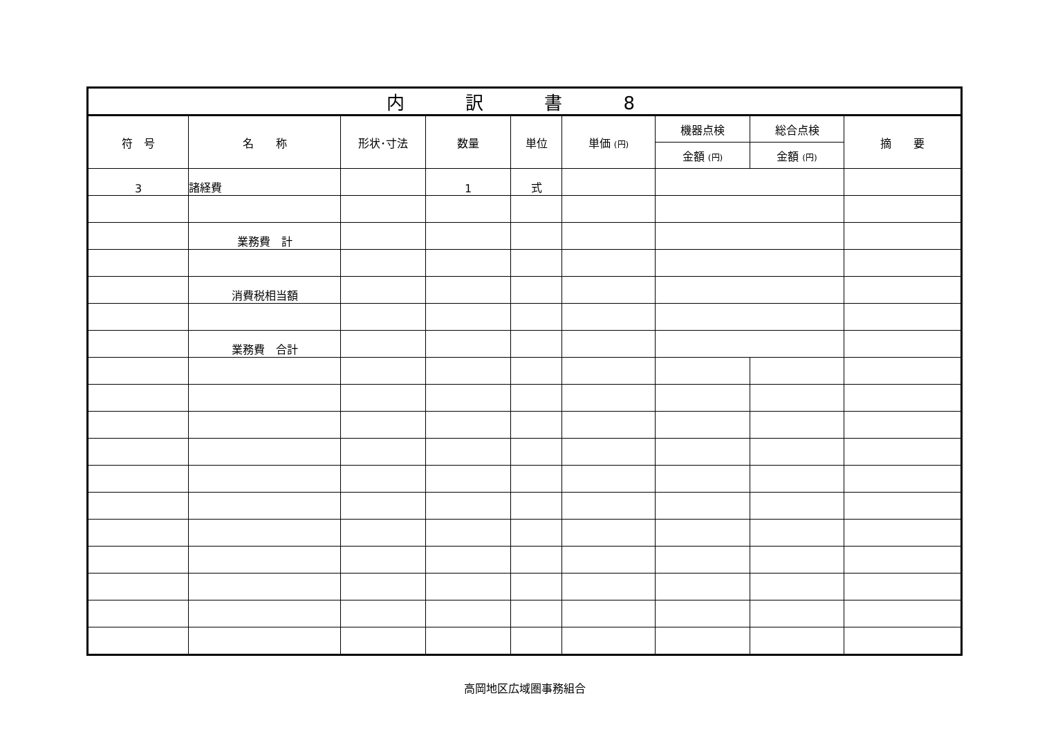| 内 訳 書 8 | | | | | | | | |
| --- | --- | --- | --- | --- | --- | --- | --- | --- |
| 符 号 | 名 称 | 形状･寸法 | 数量 | 単位 | 単価 (円) | 機器点検 | 総合点検 | 摘 要 |
| | | | | | | 金額 (円) | 金額 (円) | |
| 3 | 諸経費 | | 1 | 式 | | | | |
| | 業務費 計 | | | | | | | |
| | 消費税相当額 | | | | | | | |
| | 業務費 合計 | | | | | | | |
高岡地区広域圏事務組合